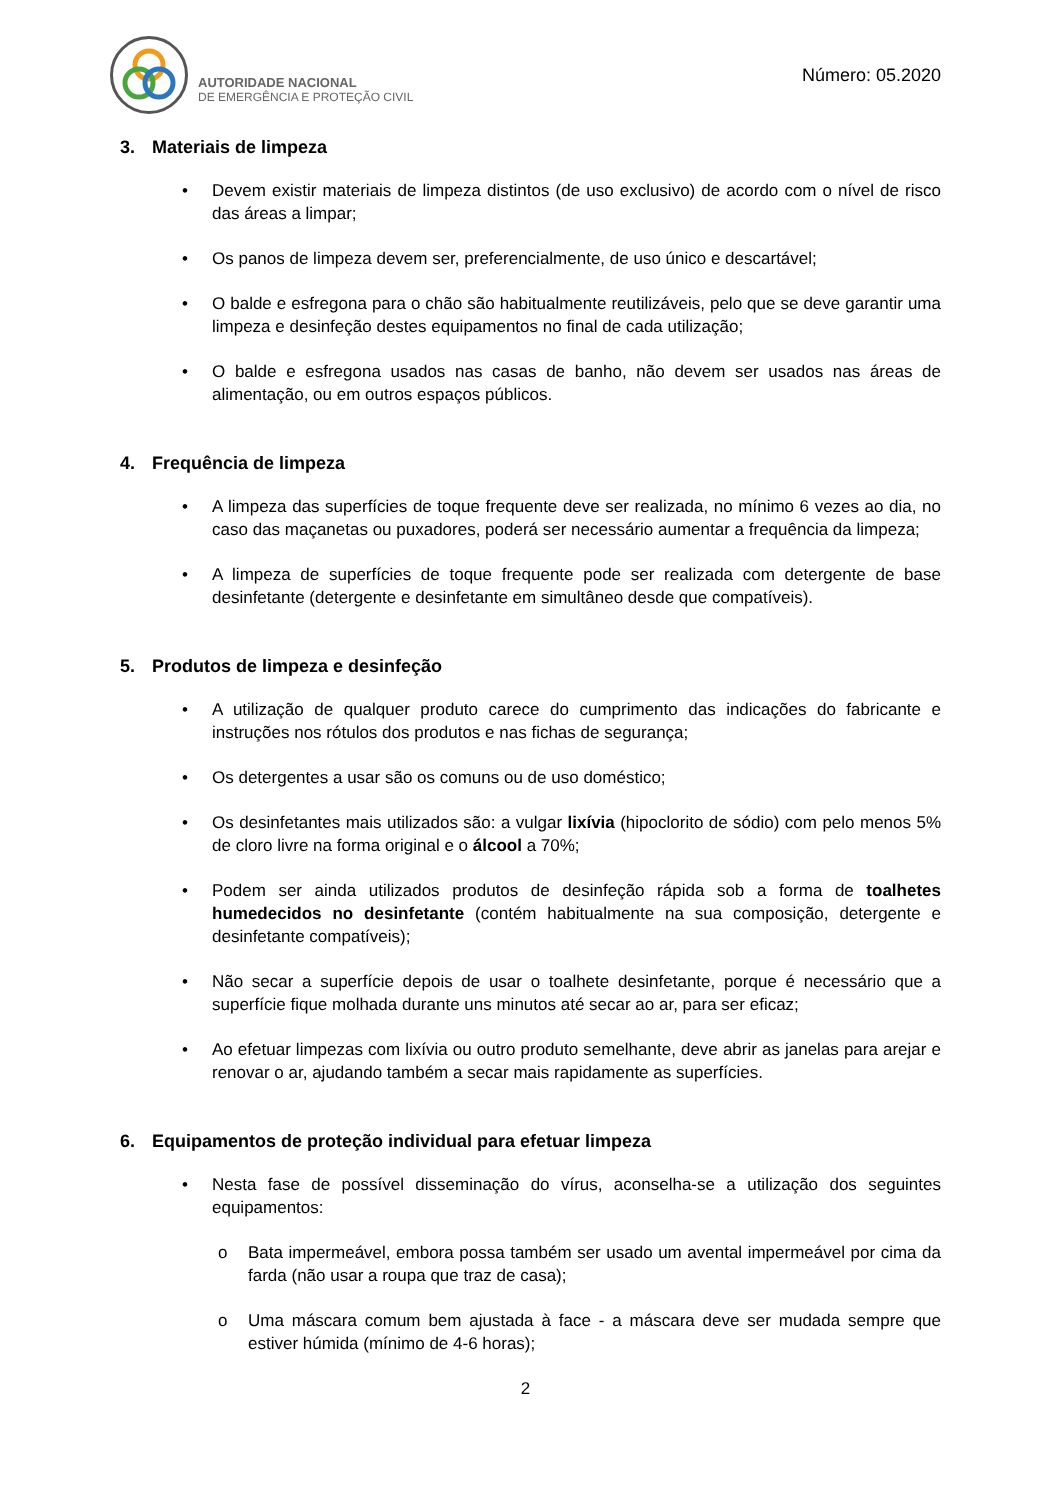AUTORIDADE NACIONAL
DE EMERGÊNCIA E PROTEÇÃO CIVIL
Número: 05.2020
3. Materiais de limpeza
• Devem existir materiais de limpeza distintos (de uso exclusivo) de acordo com o nível de risco das áreas a limpar;
• Os panos de limpeza devem ser, preferencialmente, de uso único e descartável;
• O balde e esfregona para o chão são habitualmente reutilizáveis, pelo que se deve garantir uma limpeza e desinfeção destes equipamentos no final de cada utilização;
• O balde e esfregona usados nas casas de banho, não devem ser usados nas áreas de alimentação, ou em outros espaços públicos.
4. Frequência de limpeza
• A limpeza das superfícies de toque frequente deve ser realizada, no mínimo 6 vezes ao dia, no caso das maçanetas ou puxadores, poderá ser necessário aumentar a frequência da limpeza;
• A limpeza de superfícies de toque frequente pode ser realizada com detergente de base desinfetante (detergente e desinfetante em simultâneo desde que compatíveis).
5. Produtos de limpeza e desinfeção
• A utilização de qualquer produto carece do cumprimento das indicações do fabricante e instruções nos rótulos dos produtos e nas fichas de segurança;
• Os detergentes a usar são os comuns ou de uso doméstico;
• Os desinfetantes mais utilizados são: a vulgar lixívia (hipoclorito de sódio) com pelo menos 5% de cloro livre na forma original e o álcool a 70%;
• Podem ser ainda utilizados produtos de desinfeção rápida sob a forma de toalhetes humedecidos no desinfetante (contém habitualmente na sua composição, detergente e desinfetante compatíveis);
• Não secar a superfície depois de usar o toalhete desinfetante, porque é necessário que a superfície fique molhada durante uns minutos até secar ao ar, para ser eficaz;
• Ao efetuar limpezas com lixívia ou outro produto semelhante, deve abrir as janelas para arejar e renovar o ar, ajudando também a secar mais rapidamente as superfícies.
6. Equipamentos de proteção individual para efetuar limpeza
• Nesta fase de possível disseminação do vírus, aconselha-se a utilização dos seguintes equipamentos:
o Bata impermeável, embora possa também ser usado um avental impermeável por cima da farda (não usar a roupa que traz de casa);
o Uma máscara comum bem ajustada à face - a máscara deve ser mudada sempre que estiver húmida (mínimo de 4-6 horas);
2